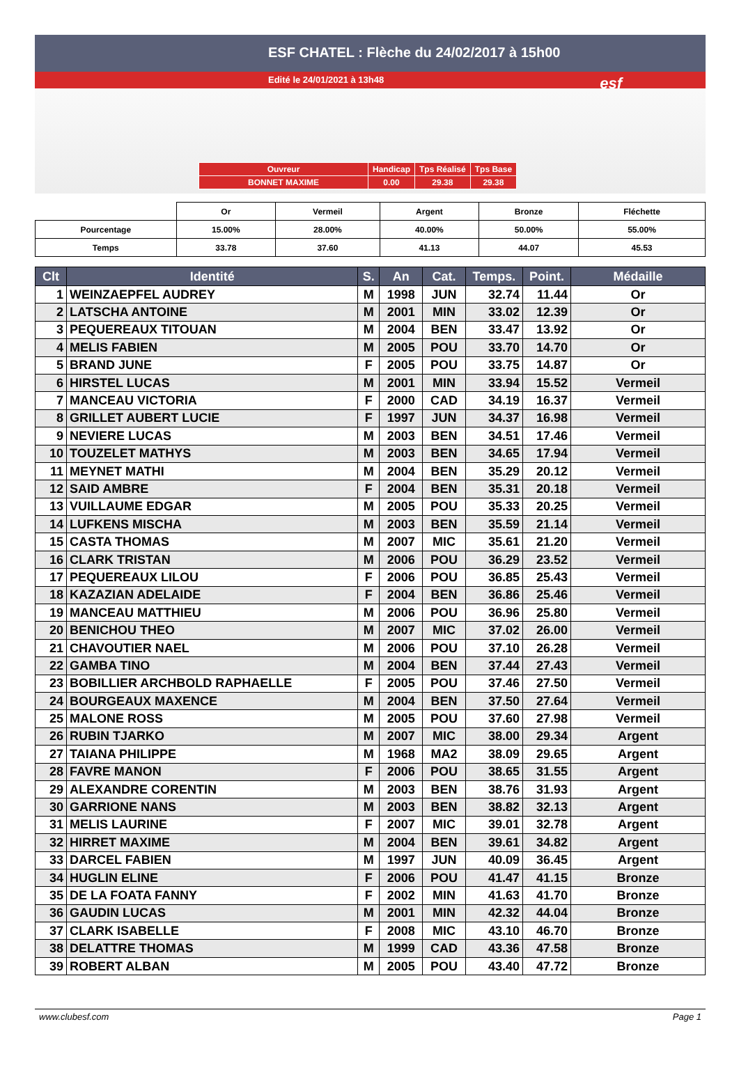ESF CHATEL : Flèche du 24/02/2017 à 15h00
Edité le 24/01/2021 à 13h48
esf
| Ouvreur | Handicap | Tps Réalisé | Tps Base |
| BONNET MAXIME | 0.00 | 29.38 | 29.38 |
| | Or | Vermeil | Argent | Bronze | Fléchette |
| Pourcentage | 15.00% | 28.00% | 40.00% | 50.00% | 55.00% |
| Temps | 33.78 | 37.60 | 41.13 | 44.07 | 45.53 |
| Clt | Identité | S. | An | Cat. | Temps. | Point. | Médaille |
| --- | --- | --- | --- | --- | --- | --- | --- |
| 1 | WEINZAEPFEL AUDREY | M | 1998 | JUN | 32.74 | 11.44 | Or |
| 2 | LATSCHA ANTOINE | M | 2001 | MIN | 33.02 | 12.39 | Or |
| 3 | PEQUEREAUX TITOUAN | M | 2004 | BEN | 33.47 | 13.92 | Or |
| 4 | MELIS FABIEN | M | 2005 | POU | 33.70 | 14.70 | Or |
| 5 | BRAND JUNE | F | 2005 | POU | 33.75 | 14.87 | Or |
| 6 | HIRSTEL LUCAS | M | 2001 | MIN | 33.94 | 15.52 | Vermeil |
| 7 | MANCEAU VICTORIA | F | 2000 | CAD | 34.19 | 16.37 | Vermeil |
| 8 | GRILLET AUBERT LUCIE | F | 1997 | JUN | 34.37 | 16.98 | Vermeil |
| 9 | NEVIERE LUCAS | M | 2003 | BEN | 34.51 | 17.46 | Vermeil |
| 10 | TOUZELET MATHYS | M | 2003 | BEN | 34.65 | 17.94 | Vermeil |
| 11 | MEYNET MATHI | M | 2004 | BEN | 35.29 | 20.12 | Vermeil |
| 12 | SAID AMBRE | F | 2004 | BEN | 35.31 | 20.18 | Vermeil |
| 13 | VUILLAUME EDGAR | M | 2005 | POU | 35.33 | 20.25 | Vermeil |
| 14 | LUFKENS MISCHA | M | 2003 | BEN | 35.59 | 21.14 | Vermeil |
| 15 | CASTA THOMAS | M | 2007 | MIC | 35.61 | 21.20 | Vermeil |
| 16 | CLARK TRISTAN | M | 2006 | POU | 36.29 | 23.52 | Vermeil |
| 17 | PEQUEREAUX LILOU | F | 2006 | POU | 36.85 | 25.43 | Vermeil |
| 18 | KAZAZIAN ADELAIDE | F | 2004 | BEN | 36.86 | 25.46 | Vermeil |
| 19 | MANCEAU MATTHIEU | M | 2006 | POU | 36.96 | 25.80 | Vermeil |
| 20 | BENICHOU THEO | M | 2007 | MIC | 37.02 | 26.00 | Vermeil |
| 21 | CHAVOUTIER NAEL | M | 2006 | POU | 37.10 | 26.28 | Vermeil |
| 22 | GAMBA TINO | M | 2004 | BEN | 37.44 | 27.43 | Vermeil |
| 23 | BOBILLIER ARCHBOLD RAPHAELLE | F | 2005 | POU | 37.46 | 27.50 | Vermeil |
| 24 | BOURGEAUX MAXENCE | M | 2004 | BEN | 37.50 | 27.64 | Vermeil |
| 25 | MALONE ROSS | M | 2005 | POU | 37.60 | 27.98 | Vermeil |
| 26 | RUBIN TJARKO | M | 2007 | MIC | 38.00 | 29.34 | Argent |
| 27 | TAIANA PHILIPPE | M | 1968 | MA2 | 38.09 | 29.65 | Argent |
| 28 | FAVRE MANON | F | 2006 | POU | 38.65 | 31.55 | Argent |
| 29 | ALEXANDRE CORENTIN | M | 2003 | BEN | 38.76 | 31.93 | Argent |
| 30 | GARRIONE NANS | M | 2003 | BEN | 38.82 | 32.13 | Argent |
| 31 | MELIS LAURINE | F | 2007 | MIC | 39.01 | 32.78 | Argent |
| 32 | HIRRET MAXIME | M | 2004 | BEN | 39.61 | 34.82 | Argent |
| 33 | DARCEL FABIEN | M | 1997 | JUN | 40.09 | 36.45 | Argent |
| 34 | HUGLIN ELINE | F | 2006 | POU | 41.47 | 41.15 | Bronze |
| 35 | DE LA FOATA FANNY | F | 2002 | MIN | 41.63 | 41.70 | Bronze |
| 36 | GAUDIN LUCAS | M | 2001 | MIN | 42.32 | 44.04 | Bronze |
| 37 | CLARK ISABELLE | F | 2008 | MIC | 43.10 | 46.70 | Bronze |
| 38 | DELATTRE THOMAS | M | 1999 | CAD | 43.36 | 47.58 | Bronze |
| 39 | ROBERT ALBAN | M | 2005 | POU | 43.40 | 47.72 | Bronze |
www.clubesf.com Page 1